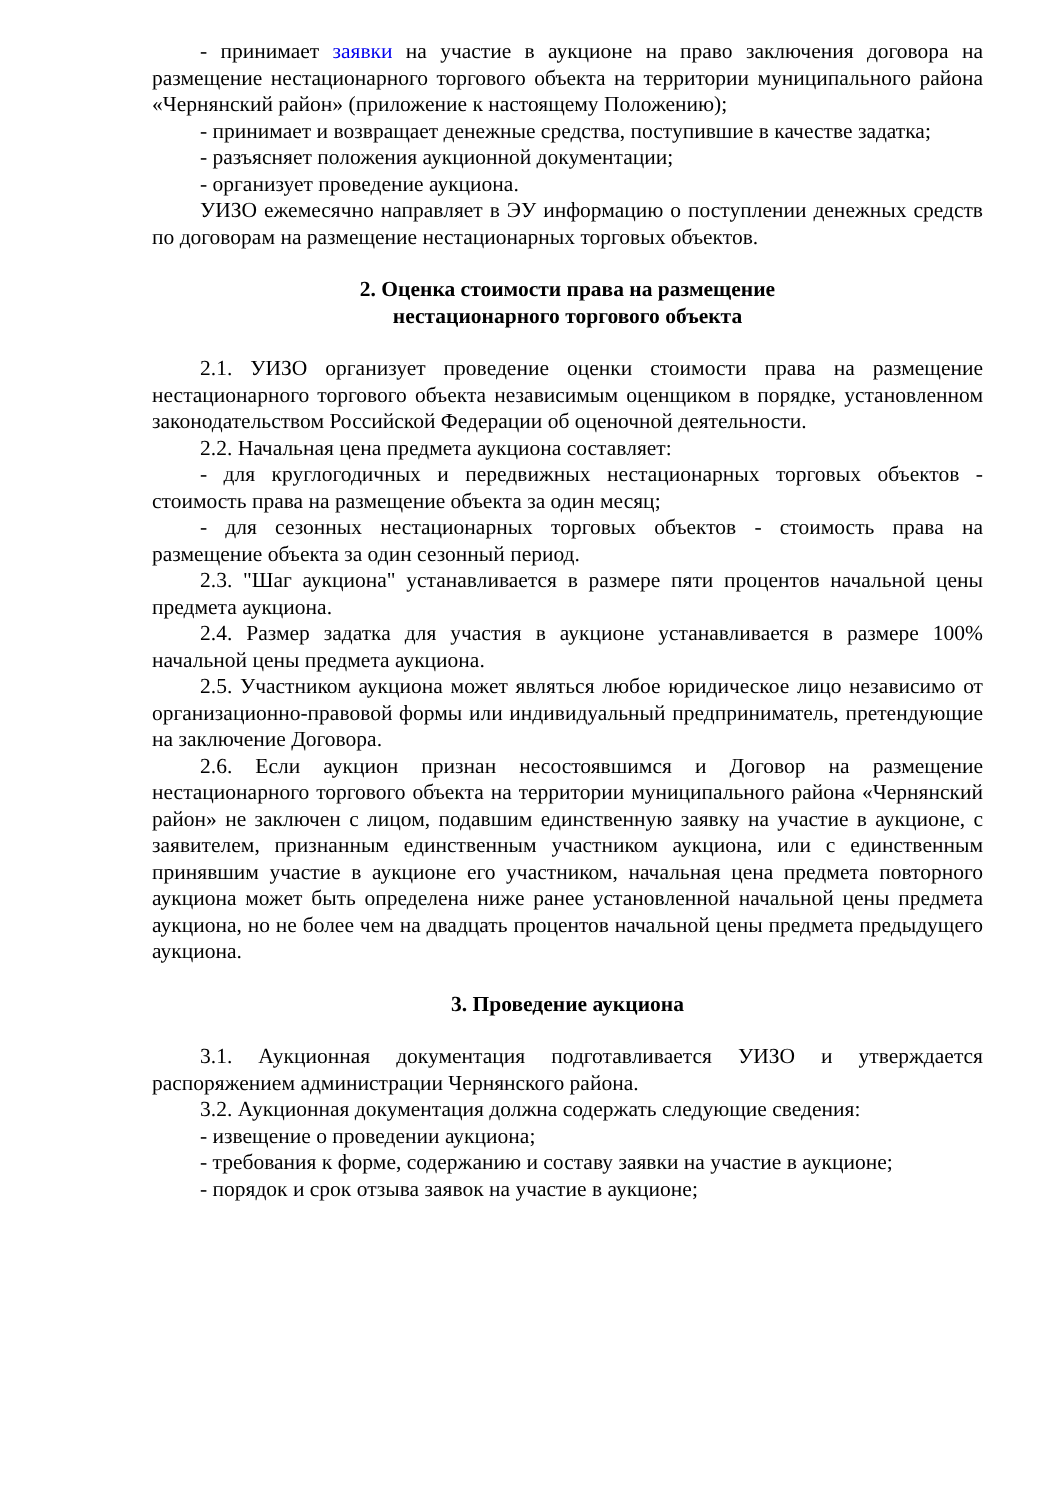- принимает заявки на участие в аукционе на право заключения договора на размещение нестационарного торгового объекта на территории муниципального района «Чернянский район» (приложение к настоящему Положению);
- принимает и возвращает денежные средства, поступившие в качестве задатка;
- разъясняет положения аукционной документации;
- организует проведение аукциона.
УИЗО ежемесячно направляет в ЭУ информацию о поступлении денежных средств по договорам на размещение нестационарных торговых объектов.
2. Оценка стоимости права на размещение
нестационарного торгового объекта
2.1. УИЗО организует проведение оценки стоимости права на размещение нестационарного торгового объекта независимым оценщиком в порядке, установленном законодательством Российской Федерации об оценочной деятельности.
2.2. Начальная цена предмета аукциона составляет:
- для круглогодичных и передвижных нестационарных торговых объектов - стоимость права на размещение объекта за один месяц;
- для сезонных нестационарных торговых объектов - стоимость права на размещение объекта за один сезонный период.
2.3. "Шаг аукциона" устанавливается в размере пяти процентов начальной цены предмета аукциона.
2.4. Размер задатка для участия в аукционе устанавливается в размере 100% начальной цены предмета аукциона.
2.5. Участником аукциона может являться любое юридическое лицо независимо от организационно-правовой формы или индивидуальный предприниматель, претендующие на заключение Договора.
2.6. Если аукцион признан несостоявшимся и Договор на размещение нестационарного торгового объекта на территории муниципального района «Чернянский район» не заключен с лицом, подавшим единственную заявку на участие в аукционе, с заявителем, признанным единственным участником аукциона, или с единственным принявшим участие в аукционе его участником, начальная цена предмета повторного аукциона может быть определена ниже ранее установленной начальной цены предмета аукциона, но не более чем на двадцать процентов начальной цены предмета предыдущего аукциона.
3. Проведение аукциона
3.1. Аукционная документация подготавливается УИЗО и утверждается распоряжением администрации Чернянского района.
3.2. Аукционная документация должна содержать следующие сведения:
- извещение о проведении аукциона;
- требования к форме, содержанию и составу заявки на участие в аукционе;
- порядок и срок отзыва заявок на участие в аукционе;